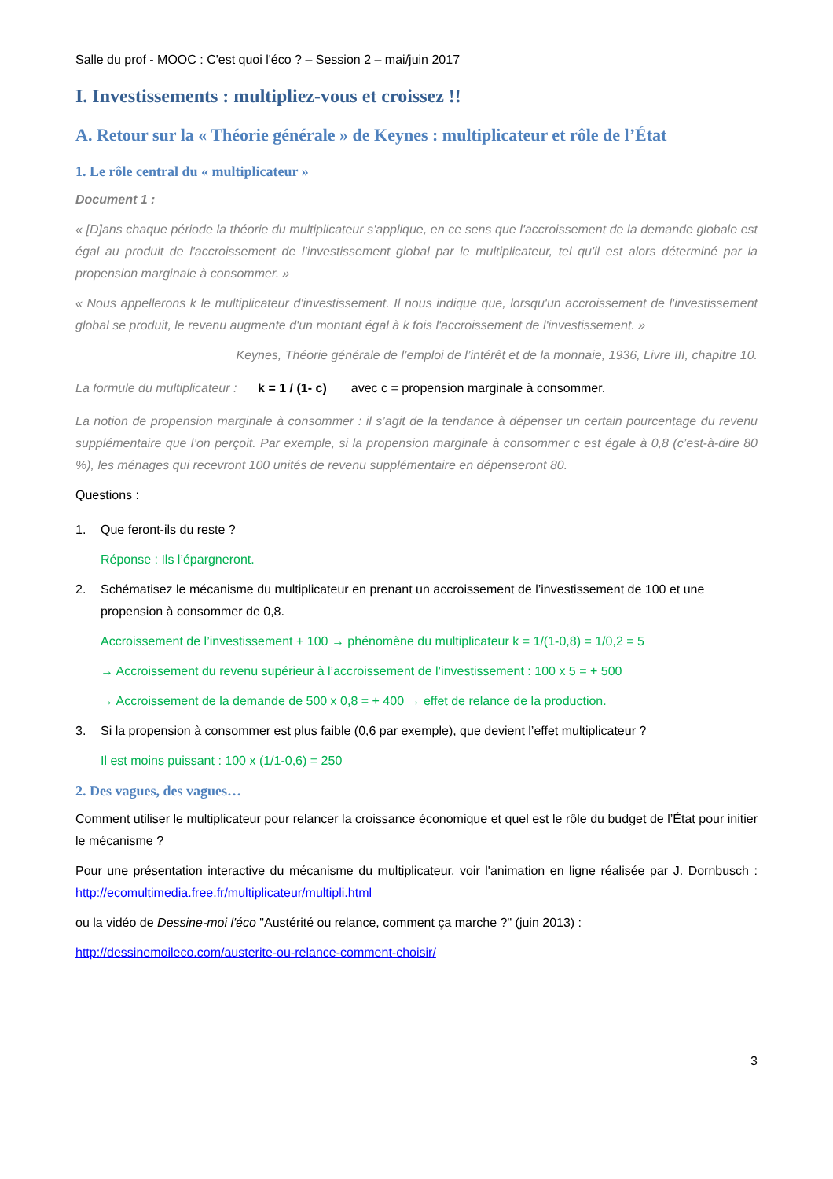Salle du prof - MOOC : C'est quoi l'éco ? – Session 2 – mai/juin 2017
I. Investissements : multipliez-vous et croissez !!
A. Retour sur la « Théorie générale » de Keynes : multiplicateur et rôle de l’État
1. Le rôle central du « multiplicateur »
Document 1 :
« [D]ans chaque période la théorie du multiplicateur s'applique, en ce sens que l'accroissement de la demande globale est égal au produit de l'accroissement de l'investissement global par le multiplicateur, tel qu'il est alors déterminé par la propension marginale à consommer. »
« Nous appellerons k le multiplicateur d'investissement. Il nous indique que, lorsqu'un accroissement de l'investissement global se produit, le revenu augmente d'un montant égal à k fois l'accroissement de l'investissement. »
Keynes, Théorie générale de l’emploi de l’intérêt et de la monnaie, 1936, Livre III, chapitre 10.
La formule du multiplicateur : k = 1 / (1- c) avec c = propension marginale à consommer.
La notion de propension marginale à consommer : il s’agit de la tendance à dépenser un certain pourcentage du revenu supplémentaire que l’on perçoit. Par exemple, si la propension marginale à consommer c est égale à 0,8 (c’est-à-dire 80 %), les ménages qui recevront 100 unités de revenu supplémentaire en dépenseront 80.
Questions :
1. Que feront-ils du reste ?
Réponse : Ils l’épargneront.
2. Schématisez le mécanisme du multiplicateur en prenant un accroissement de l’investissement de 100 et une propension à consommer de 0,8.
Accroissement de l’investissement + 100 → phénomène du multiplicateur k = 1/(1-0,8) = 1/0,2 = 5
→ Accroissement du revenu supérieur à l’accroissement de l’investissement : 100 x 5 = + 500
→ Accroissement de la demande de 500 x 0,8 = + 400 → effet de relance de la production.
3. Si la propension à consommer est plus faible (0,6 par exemple), que devient l’effet multiplicateur ?
Il est moins puissant : 100 x (1/1-0,6) = 250
2. Des vagues, des vagues…
Comment utiliser le multiplicateur pour relancer la croissance économique et quel est le rôle du budget de l’État pour initier le mécanisme ?
Pour une présentation interactive du mécanisme du multiplicateur, voir l'animation en ligne réalisée par J. Dornbusch : http://ecomultimedia.free.fr/multiplicateur/multipli.html
ou la vidéo de Dessine-moi l'éco "Austérité ou relance, comment ça marche ?" (juin 2013) :
http://dessinemoileco.com/austerite-ou-relance-comment-choisir/
3